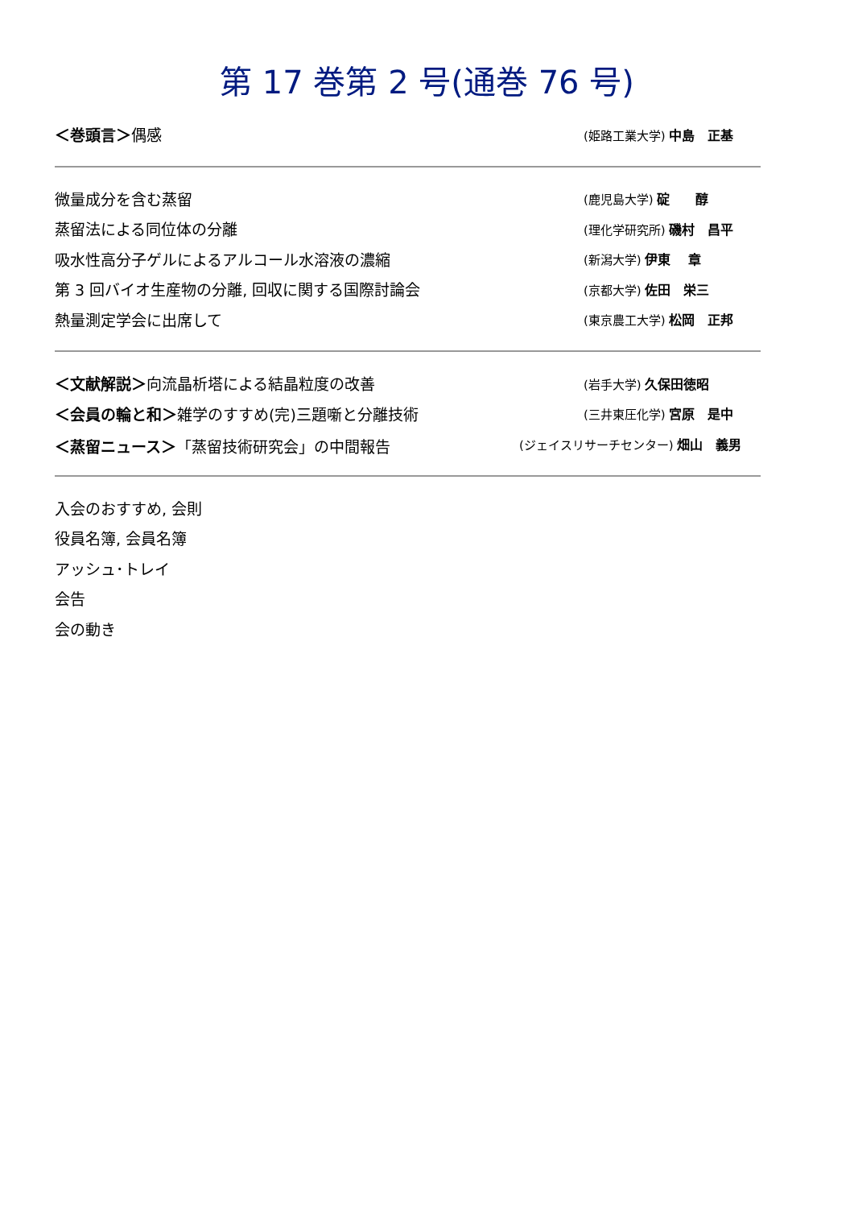第 17 巻第 2 号(通巻 76 号)
＜巻頭言＞偶感 (姫路工業大学) 中島　正基
微量成分を含む蒸留 (鹿児島大学) 碇　　醇
蒸留法による同位体の分離 (理化学研究所) 磯村　昌平
吸水性高分子ゲルによるアルコール水溶液の濃縮 (新潟大学) 伊東　 章
第 3 回バイオ生産物の分離, 回収に関する国際討論会 (京都大学) 佐田　栄三
熱量測定学会に出席して (東京農工大学) 松岡　正邦
＜文献解説＞向流晶析塔による結晶粒度の改善 (岩手大学) 久保田徳昭
＜会員の輪と和＞雑学のすすめ(完)三題噺と分離技術 (三井東圧化学) 宮原　是中
＜蒸留ニュース＞「蒸留技術研究会」の中間報告 (ジェイスリサーチセンター) 畑山　義男
入会のおすすめ, 会則
役員名簿, 会員名簿
アッシュ･トレイ
会告
会の動き